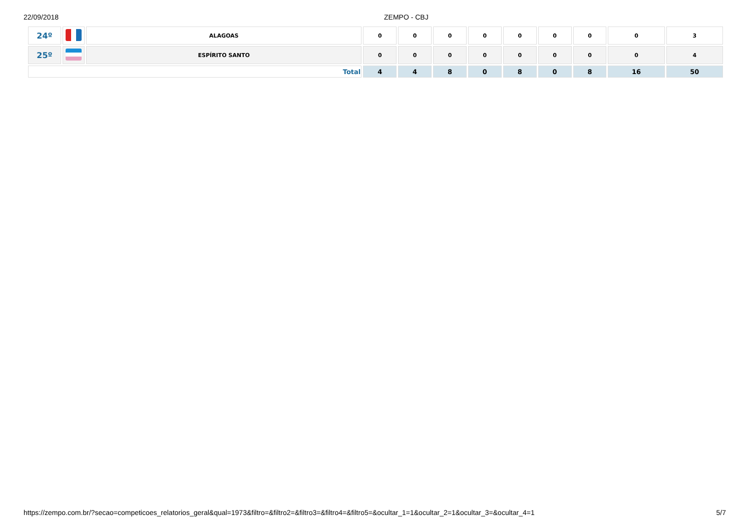22/09/2018 ZEMPO - CBJ
| 24º | | ALAGOAS | 0 | 0 | 0 | 0 | 0 | 0 | 0 | 0 | 3 |
| 25º | | ESPÍRITO SANTO | 0 | 0 | 0 | 0 | 0 | 0 | 0 | 0 | 4 |
| Total | | | 4 | 4 | 8 | 0 | 8 | 0 | 8 | 16 | 50 |
https://zempo.com.br/?secao=competicoes_relatorios_geral&qual=1973&filtro=&filtro2=&filtro3=&filtro4=&filtro5=&ocultar_1=1&ocultar_2=1&ocultar_3=&ocultar_4=1 5/7